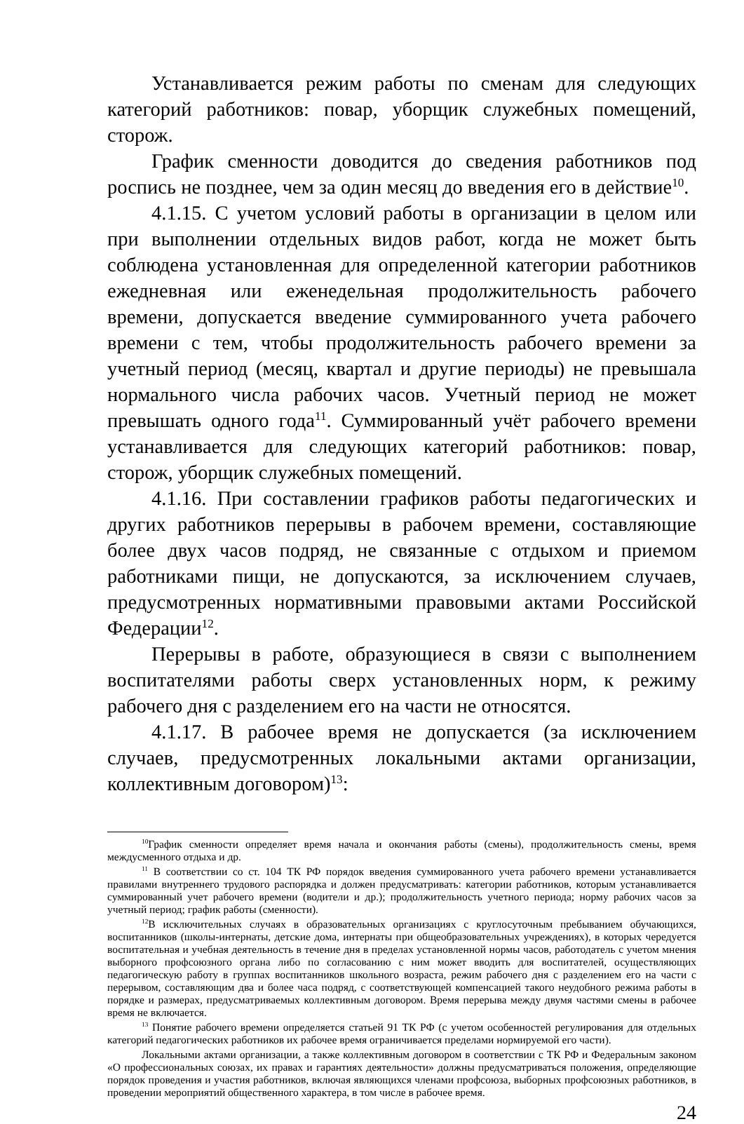Устанавливается режим работы по сменам для следующих категорий работников: повар, уборщик служебных помещений, сторож.
График сменности доводится до сведения работников под роспись не позднее, чем за один месяц до введения его в действие<sup>10</sup>.
4.1.15. С учетом условий работы в организации в целом или при выполнении отдельных видов работ, когда не может быть соблюдена установленная для определенной категории работников ежедневная или еженедельная продолжительность рабочего времени, допускается введение суммированного учета рабочего времени с тем, чтобы продолжительность рабочего времени за учетный период (месяц, квартал и другие периоды) не превышала нормального числа рабочих часов. Учетный период не может превышать одного года<sup>11</sup>. Суммированный учёт рабочего времени устанавливается для следующих категорий работников: повар, сторож, уборщик служебных помещений.
4.1.16. При составлении графиков работы педагогических и других работников перерывы в рабочем времени, составляющие более двух часов подряд, не связанные с отдыхом и приемом работниками пищи, не допускаются, за исключением случаев, предусмотренных нормативными правовыми актами Российской Федерации<sup>12</sup>.
Перерывы в работе, образующиеся в связи с выполнением воспитателями работы сверх установленных норм, к режиму рабочего дня с разделением его на части не относятся.
4.1.17. В рабочее время не допускается (за исключением случаев, предусмотренных локальными актами организации, коллективным договором)<sup>13</sup>:
<sup>10</sup> График сменности определяет время начала и окончания работы (смены), продолжительность смены, время междусменного отдыха и др.
<sup>11</sup> В соответствии со ст. 104 ТК РФ порядок введения суммированного учета рабочего времени устанавливается правилами внутреннего трудового распорядка и должен предусматривать: категории работников, которым устанавливается суммированный учет рабочего времени (водители и др.); продолжительность учетного периода; норму рабочих часов за учетный период; график работы (сменности).
<sup>12</sup> В исключительных случаях в образовательных организациях с круглосуточным пребыванием обучающихся, воспитанников (школы-интернаты, детские дома, интернаты при общеобразовательных учреждениях), в которых чередуется воспитательная и учебная деятельность в течение дня в пределах установленной нормы часов, работодатель с учетом мнения выборного профсоюзного органа либо по согласованию с ним может вводить для воспитателей, осуществляющих педагогическую работу в группах воспитанников школьного возраста, режим рабочего дня с разделением его на части с перерывом, составляющим два и более часа подряд, с соответствующей компенсацией такого неудобного режима работы в порядке и размерах, предусматриваемых коллективным договором. Время перерыва между двумя частями смены в рабочее время не включается.
<sup>13</sup> Понятие рабочего времени определяется статьей 91 ТК РФ (с учетом особенностей регулирования для отдельных категорий педагогических работников их рабочее время ограничивается пределами нормируемой его части).
Локальными актами организации, а также коллективным договором в соответствии с ТК РФ и Федеральным законом «О профессиональных союзах, их правах и гарантиях деятельности» должны предусматриваться положения, определяющие порядок проведения и участия работников, включая являющихся членами профсоюза, выборных профсоюзных работников, в проведении мероприятий общественного характера, в том числе в рабочее время.
24